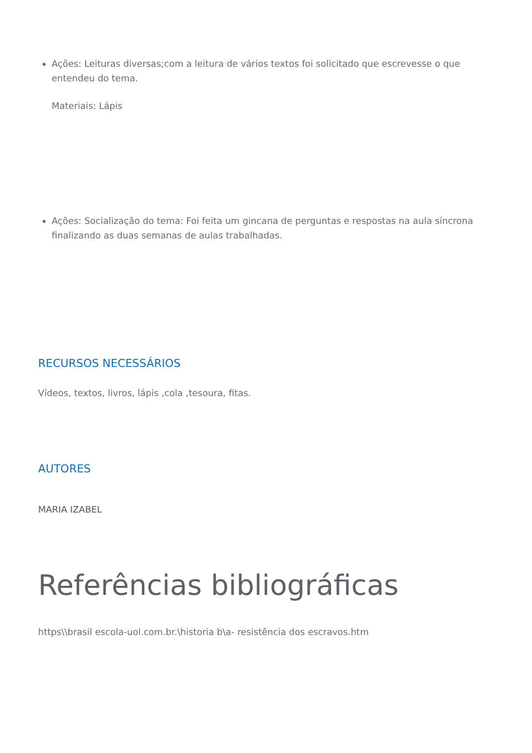Ações: Leituras diversas;com a leitura de vários textos foi solicitado que escrevesse o que entendeu do tema.
Materiais: Lápis
Ações: Socialização do tema: Foi feita um gincana de perguntas e respostas na aula síncrona finalizando as duas semanas de aulas trabalhadas.
RECURSOS NECESSÁRIOS
Vídeos, textos, livros, lápis ,cola ,tesoura, fitas.
AUTORES
MARIA IZABEL
Referências bibliográficas
https\\brasil escola-uol.com.br.\historia b\a- resistência dos escravos.htm